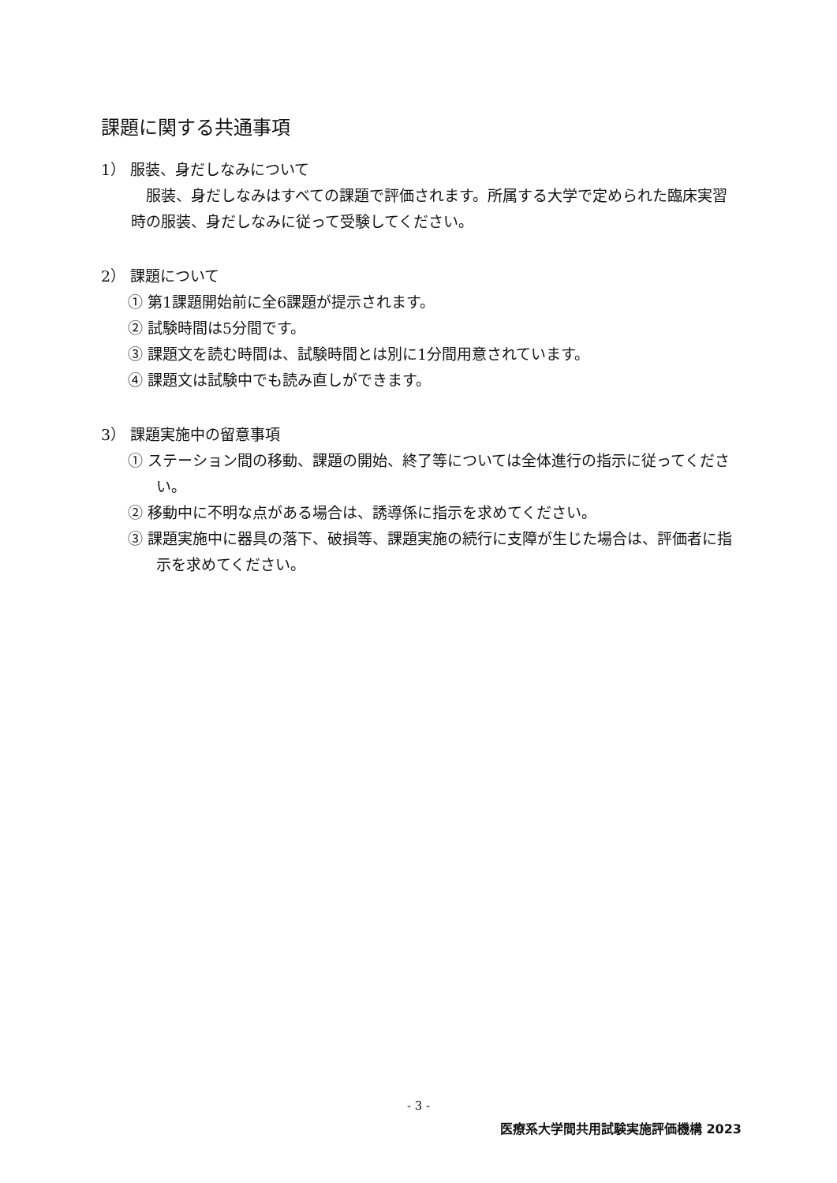課題に関する共通事項
1） 服装、身だしなみについて
　服装、身だしなみはすべての課題で評価されます。所属する大学で定められた臨床実習時の服装、身だしなみに従って受験してください。
2） 課題について
① 第1課題開始前に全6課題が提示されます。
② 試験時間は5分間です。
③ 課題文を読む時間は、試験時間とは別に1分間用意されています。
④ 課題文は試験中でも読み直しができます。
3） 課題実施中の留意事項
① ステーション間の移動、課題の開始、終了等については全体進行の指示に従ってください。
② 移動中に不明な点がある場合は、誘導係に指示を求めてください。
③ 課題実施中に器具の落下、破損等、課題実施の続行に支障が生じた場合は、評価者に指示を求めてください。
- 3 -
医療系大学間共用試験実施評価機構 2023